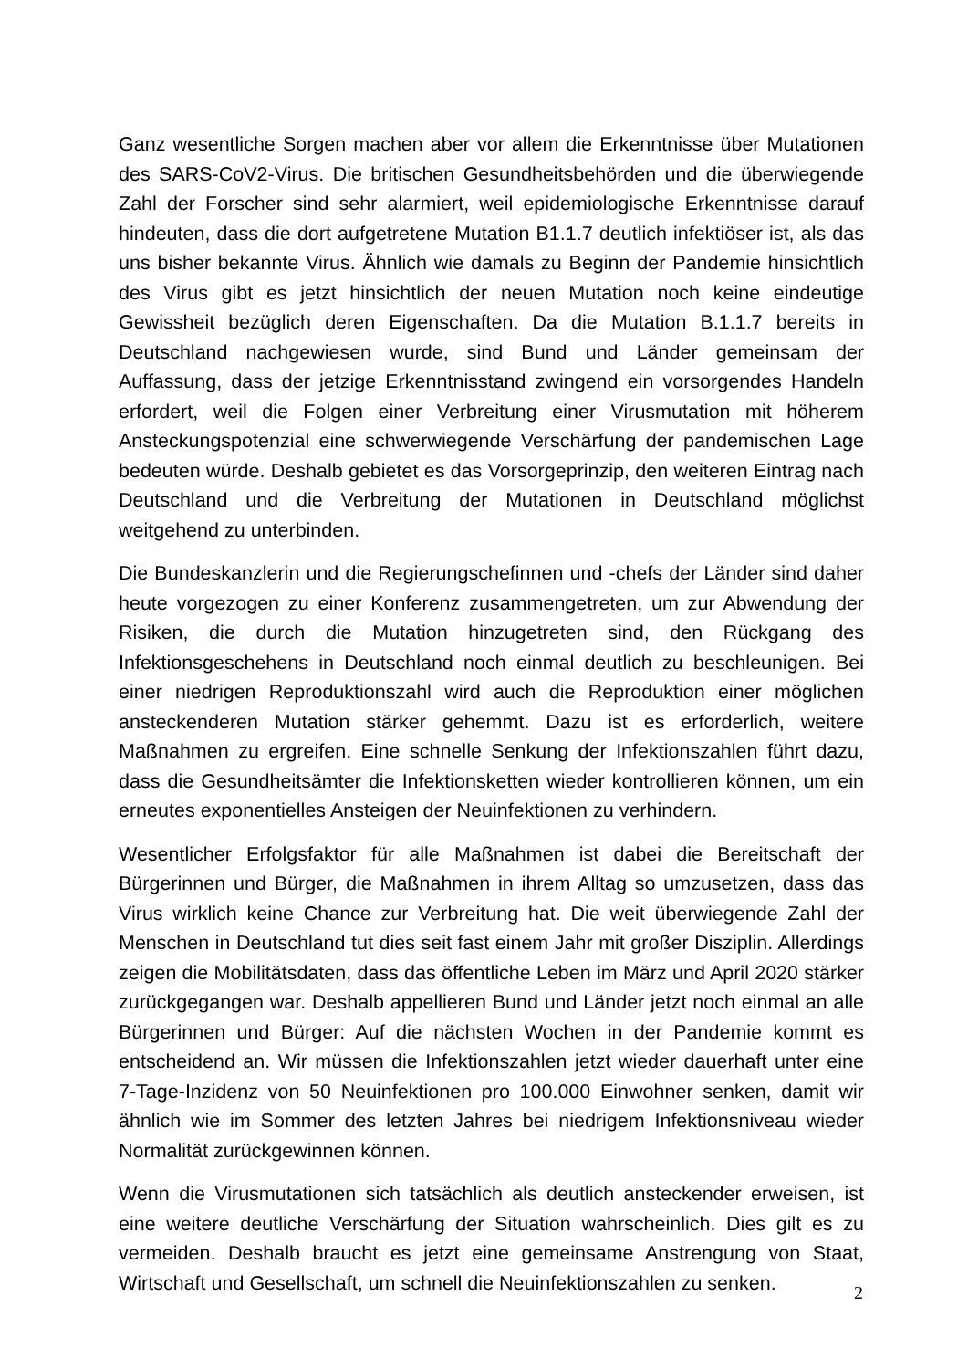Ganz wesentliche Sorgen machen aber vor allem die Erkenntnisse über Mutationen des SARS-CoV2-Virus. Die britischen Gesundheitsbehörden und die überwiegende Zahl der Forscher sind sehr alarmiert, weil epidemiologische Erkenntnisse darauf hindeuten, dass die dort aufgetretene Mutation B1.1.7 deutlich infektiöser ist, als das uns bisher bekannte Virus. Ähnlich wie damals zu Beginn der Pandemie hinsichtlich des Virus gibt es jetzt hinsichtlich der neuen Mutation noch keine eindeutige Gewissheit bezüglich deren Eigenschaften. Da die Mutation B.1.1.7 bereits in Deutschland nachgewiesen wurde, sind Bund und Länder gemeinsam der Auffassung, dass der jetzige Erkenntnisstand zwingend ein vorsorgendes Handeln erfordert, weil die Folgen einer Verbreitung einer Virusmutation mit höherem Ansteckungspotenzial eine schwerwiegende Verschärfung der pandemischen Lage bedeuten würde. Deshalb gebietet es das Vorsorgeprinzip, den weiteren Eintrag nach Deutschland und die Verbreitung der Mutationen in Deutschland möglichst weitgehend zu unterbinden.
Die Bundeskanzlerin und die Regierungschefinnen und -chefs der Länder sind daher heute vorgezogen zu einer Konferenz zusammengetreten, um zur Abwendung der Risiken, die durch die Mutation hinzugetreten sind, den Rückgang des Infektionsgeschehens in Deutschland noch einmal deutlich zu beschleunigen. Bei einer niedrigen Reproduktionszahl wird auch die Reproduktion einer möglichen ansteckenderen Mutation stärker gehemmt. Dazu ist es erforderlich, weitere Maßnahmen zu ergreifen. Eine schnelle Senkung der Infektionszahlen führt dazu, dass die Gesundheitsämter die Infektionsketten wieder kontrollieren können, um ein erneutes exponentielles Ansteigen der Neuinfektionen zu verhindern.
Wesentlicher Erfolgsfaktor für alle Maßnahmen ist dabei die Bereitschaft der Bürgerinnen und Bürger, die Maßnahmen in ihrem Alltag so umzusetzen, dass das Virus wirklich keine Chance zur Verbreitung hat. Die weit überwiegende Zahl der Menschen in Deutschland tut dies seit fast einem Jahr mit großer Disziplin. Allerdings zeigen die Mobilitätsdaten, dass das öffentliche Leben im März und April 2020 stärker zurückgegangen war. Deshalb appellieren Bund und Länder jetzt noch einmal an alle Bürgerinnen und Bürger: Auf die nächsten Wochen in der Pandemie kommt es entscheidend an. Wir müssen die Infektionszahlen jetzt wieder dauerhaft unter eine 7-Tage-Inzidenz von 50 Neuinfektionen pro 100.000 Einwohner senken, damit wir ähnlich wie im Sommer des letzten Jahres bei niedrigem Infektionsniveau wieder Normalität zurückgewinnen können.
Wenn die Virusmutationen sich tatsächlich als deutlich ansteckender erweisen, ist eine weitere deutliche Verschärfung der Situation wahrscheinlich. Dies gilt es zu vermeiden. Deshalb braucht es jetzt eine gemeinsame Anstrengung von Staat, Wirtschaft und Gesellschaft, um schnell die Neuinfektionszahlen zu senken.
2